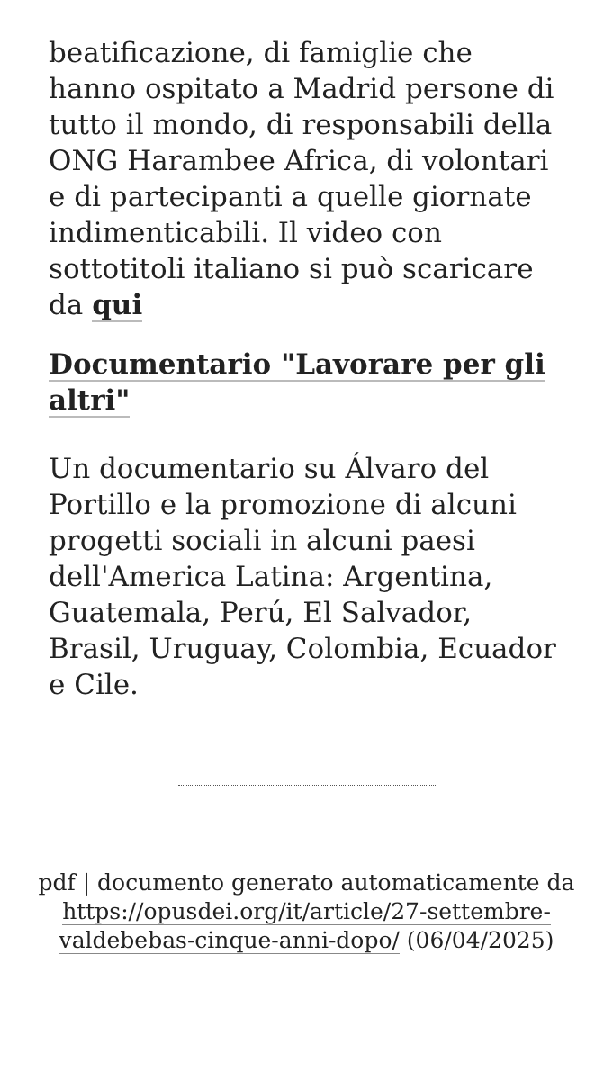beatificazione, di famiglie che hanno ospitato a Madrid persone di tutto il mondo, di responsabili della ONG Harambee Africa, di volontari e di partecipanti a quelle giornate indimenticabili. Il video con sottotitoli italiano si può scaricare da qui
Documentario "Lavorare per gli altri"
Un documentario su Álvaro del Portillo e la promozione di alcuni progetti sociali in alcuni paesi dell'America Latina: Argentina, Guatemala, Perú, El Salvador, Brasil, Uruguay, Colombia, Ecuador e Cile.
pdf | documento generato automaticamente da https://opusdei.org/it/article/27-settembre-valdebebas-cinque-anni-dopo/ (06/04/2025)